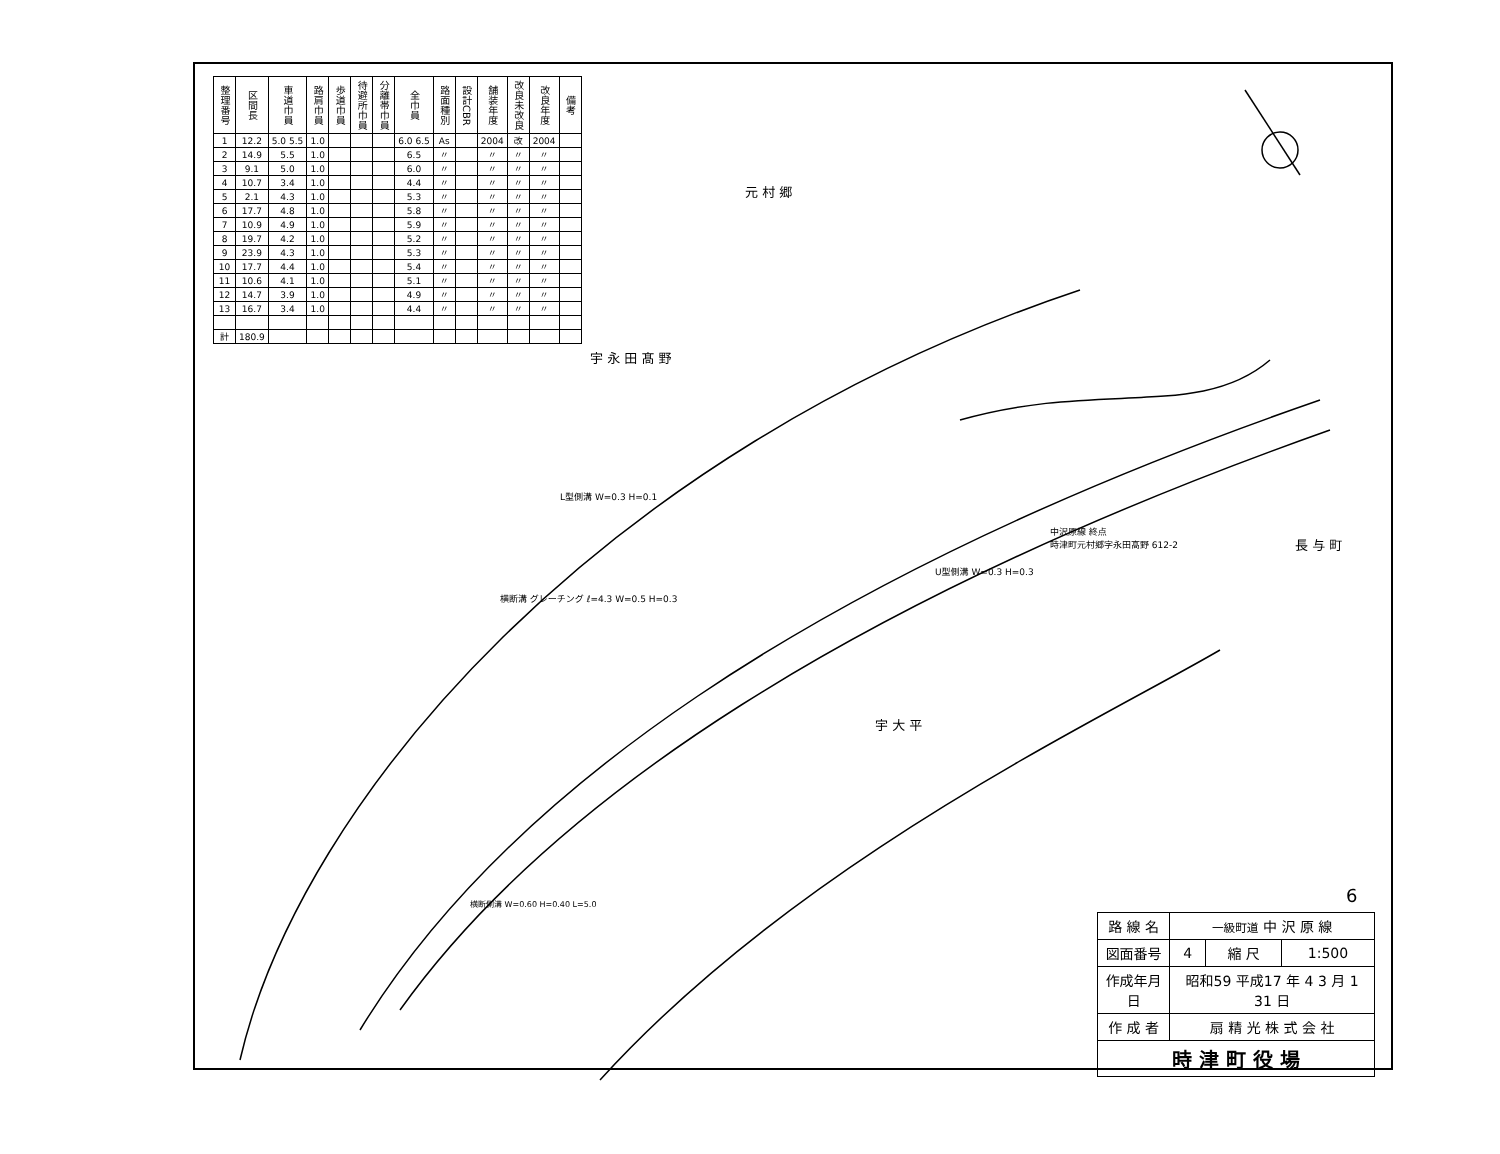| 整理番号 | 区間長 | 車道巾員 | 路肩巾員 | 歩道巾員 | 待避所巾員 | 分離帯巾員 | 全巾員 | 路面種別 | 設計CBR | 舗装年度 | 改良未改良 | 改良年度 | 備考 |
| --- | --- | --- | --- | --- | --- | --- | --- | --- | --- | --- | --- | --- | --- |
| 1 | 12.2 | 5.0 5.5 | 1.0 | | | | 6.0 6.5 | As | | 2004 | 改 | 2004 | |
| 2 | 14.9 | 5.5 | 1.0 | | | | 6.5 | 〃 | | 〃 | 〃 | 〃 | |
| 3 | 9.1 | 5.0 | 1.0 | | | | 6.0 | 〃 | | 〃 | 〃 | 〃 | |
| 4 | 10.7 | 3.4 | 1.0 | | | | 4.4 | 〃 | | 〃 | 〃 | 〃 | |
| 5 | 2.1 | 4.3 | 1.0 | | | | 5.3 | 〃 | | 〃 | 〃 | 〃 | |
| 6 | 17.7 | 4.8 | 1.0 | | | | 5.8 | 〃 | | 〃 | 〃 | 〃 | |
| 7 | 10.9 | 4.9 | 1.0 | | | | 5.9 | 〃 | | 〃 | 〃 | 〃 | |
| 8 | 19.7 | 4.2 | 1.0 | | | | 5.2 | 〃 | | 〃 | 〃 | 〃 | |
| 9 | 23.9 | 4.3 | 1.0 | | | | 5.3 | 〃 | | 〃 | 〃 | 〃 | |
| 10 | 17.7 | 4.4 | 1.0 | | | | 5.4 | 〃 | | 〃 | 〃 | 〃 | |
| 11 | 10.6 | 4.1 | 1.0 | | | | 5.1 | 〃 | | 〃 | 〃 | 〃 | |
| 12 | 14.7 | 3.9 | 1.0 | | | | 4.9 | 〃 | | 〃 | 〃 | 〃 | |
| 13 | 16.7 | 3.4 | 1.0 | | | | 4.4 | 〃 | | 〃 | 〃 | 〃 | |
| 計 | 180.9 | | | | | | | | | | | | |
元 村 郷
宇 永 田 髙 野
U型側溝 W=0.3 H=0.3
L型側溝 W=0.3 H=0.1
中沢原線 終点
時津町元村郷字永田髙野 612-2
長 与 町
横断溝 グレーチング ℓ=4.3 W=0.5 H=0.3
宇 大 平
横断側溝 W=0.60 H=0.40 L=5.0 6
| 路 線 名 | 一級町道 中 沢 原 線 | | |
| 図面番号 | 4 | 縮 尺 | 1:500 |
| 作成年月日 | 昭和59 平成17 年 4 3 月 1 31 日 | | |
| 作 成 者 | 扇 精 光 株 式 会 社 | | |
| 時 津 町 役 場 | | | |